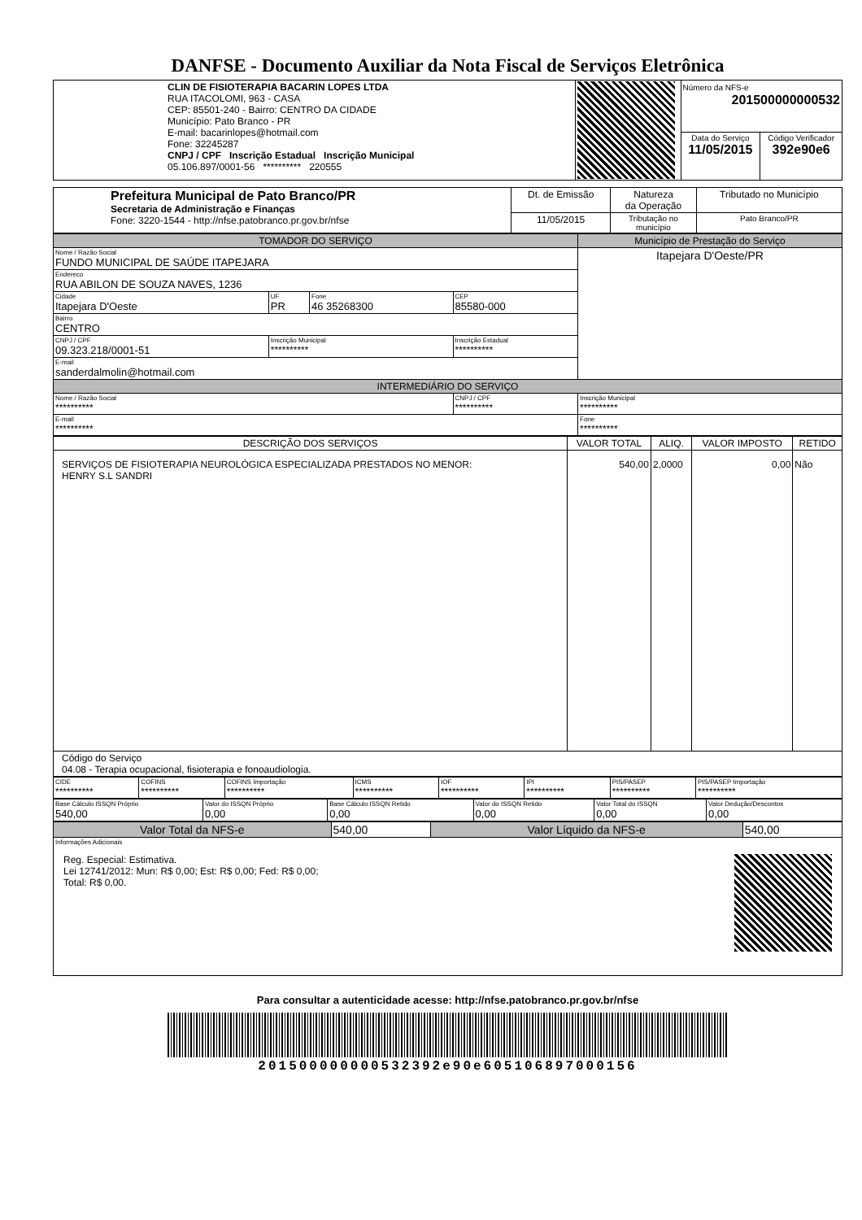DANFSE - Documento Auxiliar da Nota Fiscal de Serviços Eletrônica
| CLIN DE FISIOTERAPIA BACARIN LOPES LTDA RUA ITACOLOMI, 963 - CASA CEP: 85501-240 - Bairro: CENTRO DA CIDADE Município: Pato Branco - PR E-mail: bacarinlopes@hotmail.com Fone: 32245287 CNPJ / CPF Inscrição Estadual Inscrição Municipal 05.106.897/0001-56 ********** 220555 | | Número da NFS-e 201500000000532 | |
| | | Data do Serviço 11/05/2015 | Código Verificador 392e90e6 |
| Prefeitura Municipal de Pato Branco/PR Secretaria de Administração e Finanças Fone: 3220-1544 - http://nfse.patobranco.pr.gov.br/nfse | Dt. de Emissão | Natureza da Operação | Tributado no Município |
| | 11/05/2015 | Tributação no município | Pato Branco/PR |
| TOMADOR DO SERVIÇO | | | | Município de Prestação do Serviço |
| --- | --- | --- | --- | --- |
| Nome / Razão Social FUNDO MUNICIPAL DE SAÚDE ITAPEJARA | | | | Itapejara D'Oeste/PR |
| Endereco RUA ABILON DE SOUZA NAVES, 1236 | | | | |
| Cidade Itapejara D'Oeste | UF PR | Fone 46 35268300 | CEP 85580-000 | |
| Bairro CENTRO | | | | |
| CNPJ / CPF 09.323.218/0001-51 | Inscrição Municipal ********** | | Inscrição Estadual ********** | |
| E-mail sanderdalmolin@hotmail.com | | | | |
| INTERMEDIÁRIO DO SERVIÇO | | | | |
| Nome / Razão Social ********** | | | CNPJ / CPF ********** | Inscrição Municipal ********** |
| E-mail ********** | | | | Fone ********** |
| DESCRIÇÃO DOS SERVIÇOS | VALOR TOTAL | ALIQ. | VALOR IMPOSTO | RETIDO |
| --- | --- | --- | --- | --- |
| SERVIÇOS DE FISIOTERAPIA NEUROLÓGICA ESPECIALIZADA PRESTADOS NO MENOR: HENRY S.L SANDRI | 540,00 | 2,0000 | 0,00 | Não |
| Código do Serviço 04.08 - Terapia ocupacional, fisioterapia e fonoaudiologia. | | | | |
| CIDE ********** | COFINS ********** | COFINS Importação ********** | ICMS ********** | IOF ********** | IPI ********** | PIS/PASEP ********** | PIS/PASEP Importação ********** |
| Base Cálculo ISSQN Próprio 540,00 | Valor do ISSQN Próprio 0,00 | Base Cálculo ISSQN Retido 0,00 | Valor do ISSQN Retido 0,00 | Valor Total do ISSQN 0,00 | Valor Dedução/Descontos 0,00 |
| Valor Total da NFS-e | 540,00 | Valor Líquido da NFS-e | 540,00 |
| Informações Adicionais Reg. Especial: Estimativa. Lei 12741/2012: Mun: R$ 0,00; Est: R$ 0,00; Fed: R$ 0,00; Total: R$ 0,00. | | | |
Para consultar a autenticidade acesse: http://nfse.patobranco.pr.gov.br/nfse
201500000000532392e90e605106897000156